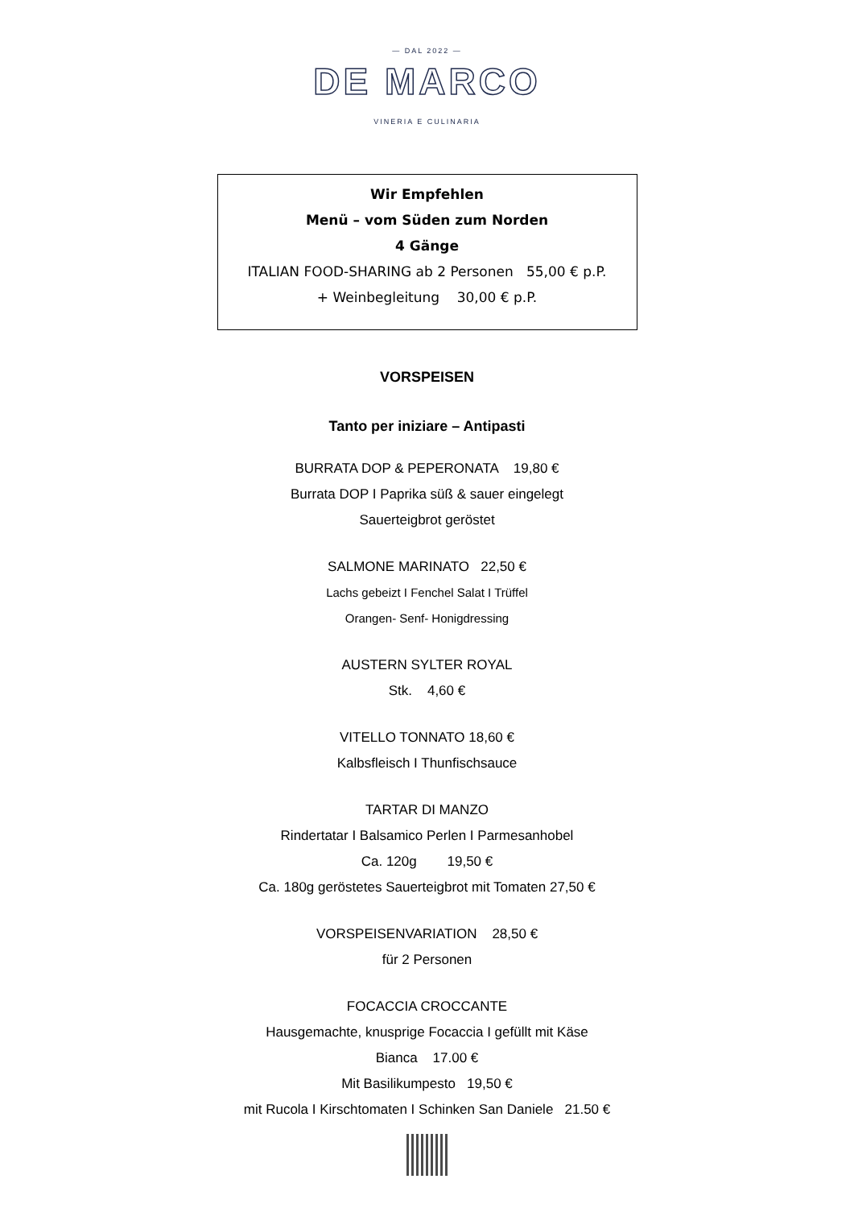— DAL 2022 —
DE MARCO
VINERIA E CULINARIA
Wir Empfehlen
Menü – vom Süden zum Norden
4 Gänge
ITALIAN FOOD-SHARING ab 2 Personen 55,00 € p.P.
+ Weinbegleitung 30,00 € p.P.
VORSPEISEN
Tanto per iniziare – Antipasti
BURRATA DOP & PEPERONATA 19,80 €
Burrata DOP I Paprika süß & sauer eingelegt
Sauerteigbrot geröstet
SALMONE MARINATO 22,50 €
Lachs gebeizt I Fenchel Salat I Trüffel
Orangen- Senf- Honigdressing
AUSTERN SYLTER ROYAL
Stk. 4,60 €
VITELLO TONNATO 18,60 €
Kalbsfleisch I Thunfischsauce
TARTAR DI MANZO
Rindertatar I Balsamico Perlen I Parmesanhobel
Ca. 120g 19,50 €
Ca. 180g geröstetes Sauerteigbrot mit Tomaten 27,50 €
VORSPEISENVARIATION 28,50 €
für 2 Personen
FOCACCIA CROCCANTE
Hausgemachte, knusprige Focaccia I gefüllt mit Käse
Bianca 17.00 €
Mit Basilikumpesto 19,50 €
mit Rucola I Kirschtomaten I Schinken San Daniele 21.50 €